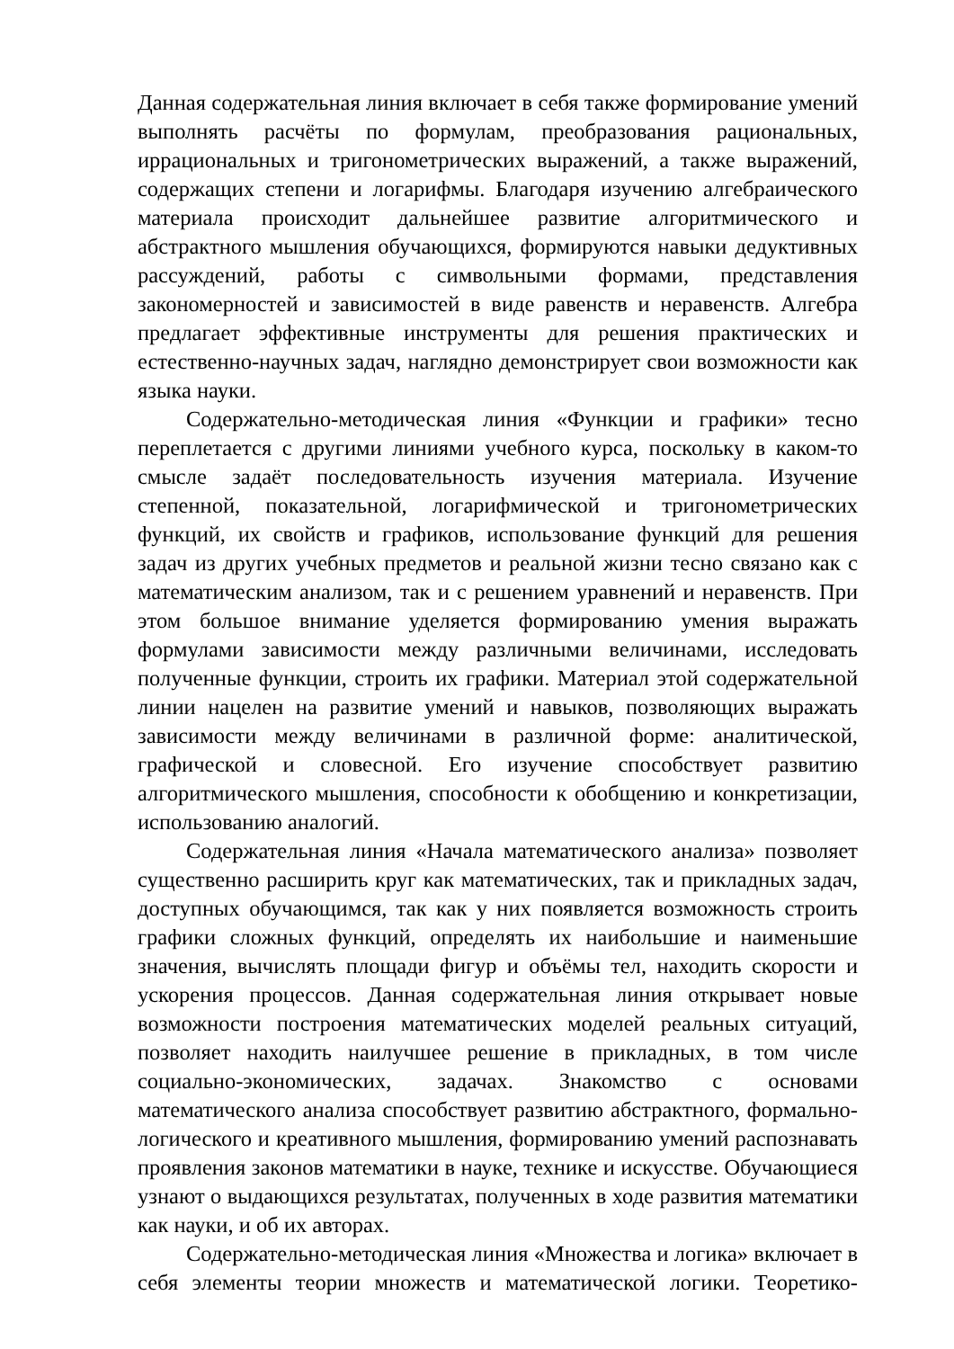Данная содержательная линия включает в себя также формирование умений выполнять расчёты по формулам, преобразования рациональных, иррациональных и тригонометрических выражений, а также выражений, содержащих степени и логарифмы. Благодаря изучению алгебраического материала происходит дальнейшее развитие алгоритмического и абстрактного мышления обучающихся, формируются навыки дедуктивных рассуждений, работы с символьными формами, представления закономерностей и зависимостей в виде равенств и неравенств. Алгебра предлагает эффективные инструменты для решения практических и естественно-научных задач, наглядно демонстрирует свои возможности как языка науки.
Содержательно-методическая линия «Функции и графики» тесно переплетается с другими линиями учебного курса, поскольку в каком-то смысле задаёт последовательность изучения материала. Изучение степенной, показательной, логарифмической и тригонометрических функций, их свойств и графиков, использование функций для решения задач из других учебных предметов и реальной жизни тесно связано как с математическим анализом, так и с решением уравнений и неравенств. При этом большое внимание уделяется формированию умения выражать формулами зависимости между различными величинами, исследовать полученные функции, строить их графики. Материал этой содержательной линии нацелен на развитие умений и навыков, позволяющих выражать зависимости между величинами в различной форме: аналитической, графической и словесной. Его изучение способствует развитию алгоритмического мышления, способности к обобщению и конкретизации, использованию аналогий.
Содержательная линия «Начала математического анализа» позволяет существенно расширить круг как математических, так и прикладных задач, доступных обучающимся, так как у них появляется возможность строить графики сложных функций, определять их наибольшие и наименьшие значения, вычислять площади фигур и объёмы тел, находить скорости и ускорения процессов. Данная содержательная линия открывает новые возможности построения математических моделей реальных ситуаций, позволяет находить наилучшее решение в прикладных, в том числе социально-экономических, задачах. Знакомство с основами математического анализа способствует развитию абстрактного, формально-логического и креативного мышления, формированию умений распознавать проявления законов математики в науке, технике и искусстве. Обучающиеся узнают о выдающихся результатах, полученных в ходе развития математики как науки, и об их авторах.
Содержательно-методическая линия «Множества и логика» включает в себя элементы теории множеств и математической логики. Теоретико-